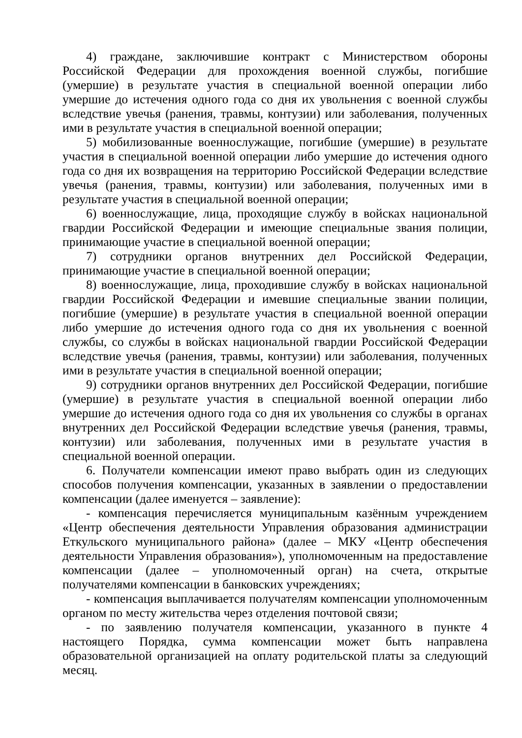4) граждане, заключившие контракт с Министерством обороны Российской Федерации для прохождения военной службы, погибшие (умершие) в результате участия в специальной военной операции либо умершие до истечения одного года со дня их увольнения с военной службы вследствие увечья (ранения, травмы, контузии) или заболевания, полученных ими в результате участия в специальной военной операции;
5) мобилизованные военнослужащие, погибшие (умершие) в результате участия в специальной военной операции либо умершие до истечения одного года со дня их возвращения на территорию Российской Федерации вследствие увечья (ранения, травмы, контузии) или заболевания, полученных ими в результате участия в специальной военной операции;
6) военнослужащие, лица, проходящие службу в войсках национальной гвардии Российской Федерации и имеющие специальные звания полиции, принимающие участие в специальной военной операции;
7) сотрудники органов внутренних дел Российской Федерации, принимающие участие в специальной военной операции;
8) военнослужащие, лица, проходившие службу в войсках национальной гвардии Российской Федерации и имевшие специальные звании полиции, погибшие (умершие) в результате участия в специальной военной операции либо умершие до истечения одного года со дня их увольнения с военной службы, со службы в войсках национальной гвардии Российской Федерации вследствие увечья (ранения, травмы, контузии) или заболевания, полученных ими в результате участия в специальной военной операции;
9) сотрудники органов внутренних дел Российской Федерации, погибшие (умершие) в результате участия в специальной военной операции либо умершие до истечения одного года со дня их увольнения со службы в органах внутренних дел Российской Федерации вследствие увечья (ранения, травмы, контузии) или заболевания, полученных ими в результате участия в специальной военной операции.
6. Получатели компенсации имеют право выбрать один из следующих способов получения компенсации, указанных в заявлении о предоставлении компенсации (далее именуется – заявление):
- компенсация перечисляется муниципальным казённым учреждением «Центр обеспечения деятельности Управления образования администрации Еткульского муниципального района» (далее – МКУ «Центр обеспечения деятельности Управления образования»), уполномоченным на предоставление компенсации (далее – уполномоченный орган) на счета, открытые получателями компенсации в банковских учреждениях;
- компенсация выплачивается получателям компенсации уполномоченным органом по месту жительства через отделения почтовой связи;
- по заявлению получателя компенсации, указанного в пункте 4 настоящего Порядка, сумма компенсации может быть направлена образовательной организацией на оплату родительской платы за следующий месяц.